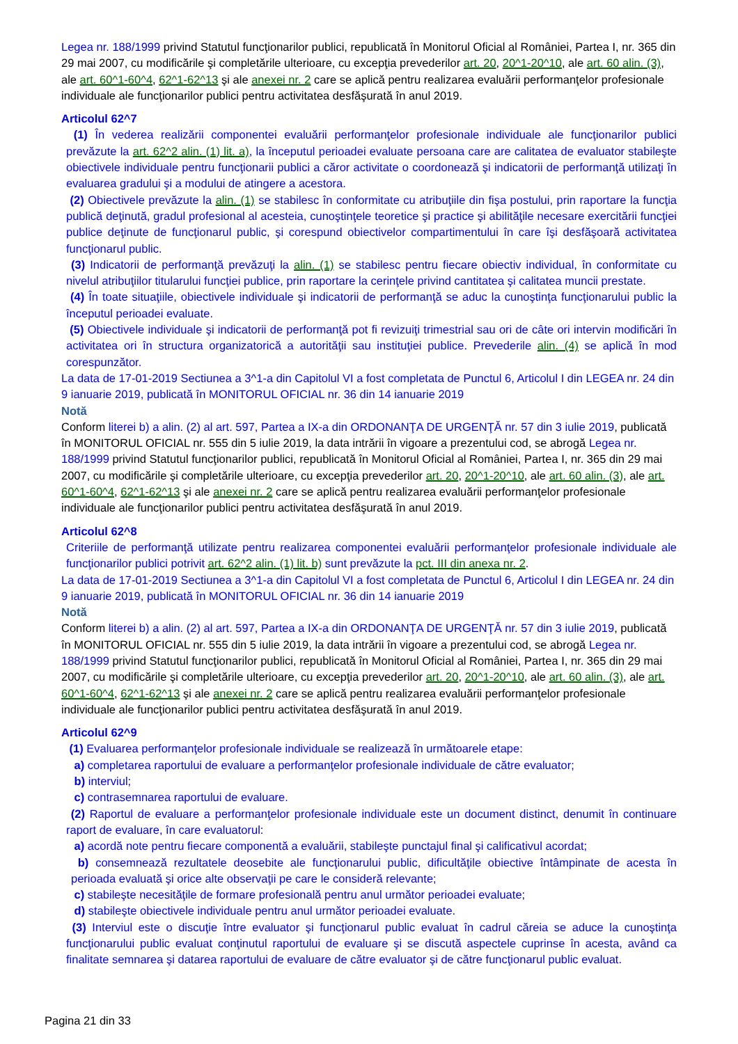Legea nr. 188/1999 privind Statutul funcţionarilor publici, republicată în Monitorul Oficial al României, Partea I, nr. 365 din 29 mai 2007, cu modificările şi completările ulterioare, cu excepţia prevederilor art. 20, 20^1-20^10, ale art. 60 alin. (3), ale art. 60^1-60^4, 62^1-62^13 şi ale anexei nr. 2 care se aplică pentru realizarea evaluării performanţelor profesionale individuale ale funcţionarilor publici pentru activitatea desfăşurată în anul 2019.
Articolul 62^7
(1) În vederea realizării componentei evaluării performanţelor profesionale individuale ale funcţionarilor publici prevăzute la art. 62^2 alin. (1) lit. a), la începutul perioadei evaluate persoana care are calitatea de evaluator stabileşte obiectivele individuale pentru funcţionarii publici a căror activitate o coordonează şi indicatorii de performanţă utilizaţi în evaluarea gradului şi a modului de atingere a acestora.
(2) Obiectivele prevăzute la alin. (1) se stabilesc în conformitate cu atribuţiile din fişa postului, prin raportare la funcţia publică deţinută, gradul profesional al acesteia, cunoştinţele teoretice şi practice şi abilităţile necesare exercitării funcţiei publice deţinute de funcţionarul public, şi corespund obiectivelor compartimentului în care îşi desfăşoară activitatea funcţionarul public.
(3) Indicatorii de performanţă prevăzuţi la alin. (1) se stabilesc pentru fiecare obiectiv individual, în conformitate cu nivelul atribuţiilor titularului funcţiei publice, prin raportare la cerinţele privind cantitatea şi calitatea muncii prestate.
(4) În toate situaţiile, obiectivele individuale şi indicatorii de performanţă se aduc la cunoştinţa funcţionarului public la începutul perioadei evaluate.
(5) Obiectivele individuale şi indicatorii de performanţă pot fi revizuiţi trimestrial sau ori de câte ori intervin modificări în activitatea ori în structura organizatorică a autorităţii sau instituţiei publice. Prevederile alin. (4) se aplică în mod corespunzător.
La data de 17-01-2019 Sectiunea a 3^1-a din Capitolul VI a fost completata de Punctul 6, Articolul I din LEGEA nr. 24 din 9 ianuarie 2019, publicată în MONITORUL OFICIAL nr. 36 din 14 ianuarie 2019
Notă
Conform literei b) a alin. (2) al art. 597, Partea a IX-a din ORDONANŢA DE URGENŢĂ nr. 57 din 3 iulie 2019, publicată în MONITORUL OFICIAL nr. 555 din 5 iulie 2019, la data intrării în vigoare a prezentului cod, se abrogă Legea nr. 188/1999 privind Statutul funcţionarilor publici, republicată în Monitorul Oficial al României, Partea I, nr. 365 din 29 mai 2007, cu modificările şi completările ulterioare, cu excepţia prevederilor art. 20, 20^1-20^10, ale art. 60 alin. (3), ale art. 60^1-60^4, 62^1-62^13 şi ale anexei nr. 2 care se aplică pentru realizarea evaluării performanţelor profesionale individuale ale funcţionarilor publici pentru activitatea desfăşurată în anul 2019.
Articolul 62^8
Criteriile de performanţă utilizate pentru realizarea componentei evaluării performanţelor profesionale individuale ale funcţionarilor publici potrivit art. 62^2 alin. (1) lit. b) sunt prevăzute la pct. III din anexa nr. 2.
La data de 17-01-2019 Sectiunea a 3^1-a din Capitolul VI a fost completata de Punctul 6, Articolul I din LEGEA nr. 24 din 9 ianuarie 2019, publicată în MONITORUL OFICIAL nr. 36 din 14 ianuarie 2019
Notă
Conform literei b) a alin. (2) al art. 597, Partea a IX-a din ORDONANŢA DE URGENŢĂ nr. 57 din 3 iulie 2019, publicată în MONITORUL OFICIAL nr. 555 din 5 iulie 2019, la data intrării în vigoare a prezentului cod, se abrogă Legea nr. 188/1999 privind Statutul funcţionarilor publici, republicată în Monitorul Oficial al României, Partea I, nr. 365 din 29 mai 2007, cu modificările şi completările ulterioare, cu excepţia prevederilor art. 20, 20^1-20^10, ale art. 60 alin. (3), ale art. 60^1-60^4, 62^1-62^13 şi ale anexei nr. 2 care se aplică pentru realizarea evaluării performanţelor profesionale individuale ale funcţionarilor publici pentru activitatea desfăşurată în anul 2019.
Articolul 62^9
(1) Evaluarea performanţelor profesionale individuale se realizează în următoarele etape:
a) completarea raportului de evaluare a performanţelor profesionale individuale de către evaluator;
b) interviul;
c) contrasemnarea raportului de evaluare.
(2) Raportul de evaluare a performanţelor profesionale individuale este un document distinct, denumit în continuare raport de evaluare, în care evaluatorul:
a) acordă note pentru fiecare componentă a evaluării, stabileşte punctajul final şi calificativul acordat;
b) consemnează rezultatele deosebite ale funcţionarului public, dificultăţile obiective întâmpinate de acesta în perioada evaluată şi orice alte observaţii pe care le consideră relevante;
c) stabileşte necesităţile de formare profesională pentru anul următor perioadei evaluate;
d) stabileşte obiectivele individuale pentru anul următor perioadei evaluate.
(3) Interviul este o discuţie între evaluator şi funcţionarul public evaluat în cadrul căreia se aduce la cunoştinţa funcţionarului public evaluat conţinutul raportului de evaluare şi se discută aspectele cuprinse în acesta, având ca finalitate semnarea şi datarea raportului de evaluare de către evaluator şi de către funcţionarul public evaluat.
Pagina 21 din 33